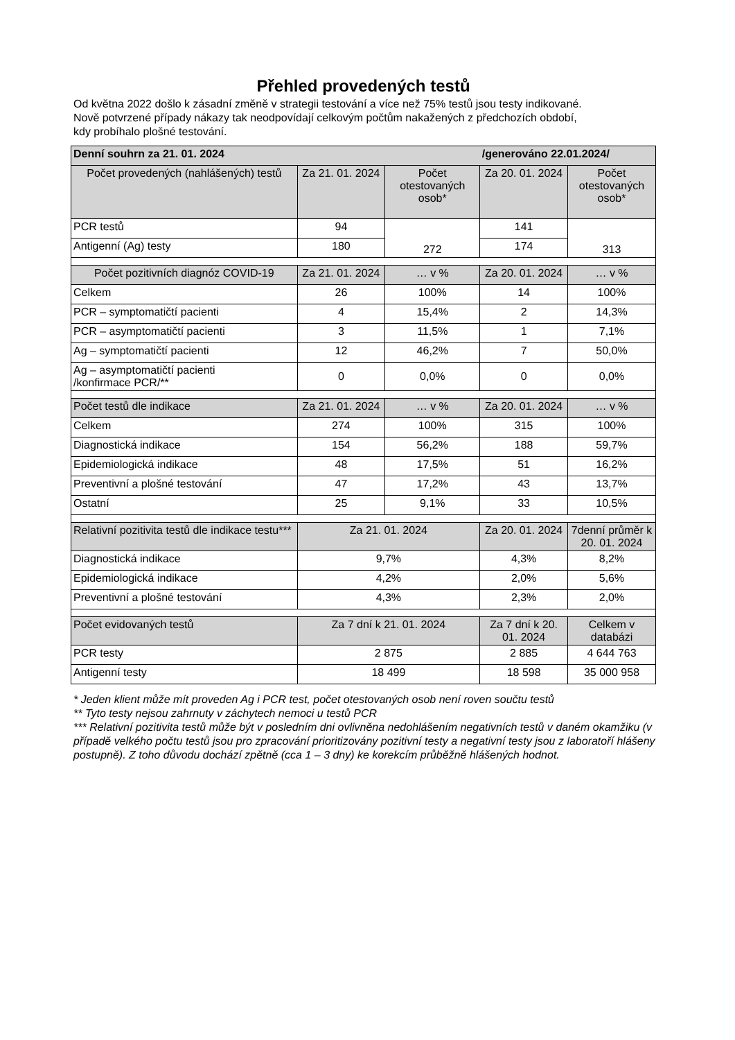Přehled provedených testů
Od května 2022 došlo k zásadní změně v strategii testování a více než 75% testů jsou testy indikované.
Nově potvrzené případy nákazy tak neodpovídají celkovým počtům nakažených z předchozích období,
kdy probíhalo plošné testování.
| Denní souhrn za 21. 01. 2024 | | | /generováno 22.01.2024/ | |
| --- | --- | --- | --- | --- |
| Počet provedených (nahlášených) testů | Za 21. 01. 2024 | Počet otestovaných osob* | Za 20. 01. 2024 | Počet otestovaných osob* |
| PCR testů | 94 | 272 | 141 | 313 |
| Antigenní (Ag) testy | 180 | | 174 | |
| Počet pozitivních diagnóz COVID-19 | Za 21. 01. 2024 | … v % | Za 20. 01. 2024 | … v % |
| Celkem | 26 | 100% | 14 | 100% |
| PCR – symptomatičtí pacienti | 4 | 15,4% | 2 | 14,3% |
| PCR – asymptomatičtí pacienti | 3 | 11,5% | 1 | 7,1% |
| Ag – symptomatičtí pacienti | 12 | 46,2% | 7 | 50,0% |
| Ag – asymptomatičtí pacienti /konfirmace PCR/** | 0 | 0,0% | 0 | 0,0% |
| Počet testů dle indikace | Za 21. 01. 2024 | … v % | Za 20. 01. 2024 | … v % |
| Celkem | 274 | 100% | 315 | 100% |
| Diagnostická indikace | 154 | 56,2% | 188 | 59,7% |
| Epidemiologická indikace | 48 | 17,5% | 51 | 16,2% |
| Preventivní a plošné testování | 47 | 17,2% | 43 | 13,7% |
| Ostatní | 25 | 9,1% | 33 | 10,5% |
| Relativní pozitivita testů dle indikace testu*** | Za 21. 01. 2024 | | Za 20. 01. 2024 | 7denní průměr k 20. 01. 2024 |
| Diagnostická indikace | 9,7% | | 4,3% | 8,2% |
| Epidemiologická indikace | 4,2% | | 2,0% | 5,6% |
| Preventivní a plošné testování | 4,3% | | 2,3% | 2,0% |
| Počet evidovaných testů | Za 7 dní k 21. 01. 2024 | | Za 7 dní k 20. 01. 2024 | Celkem v databázi |
| PCR testy | 2 875 | | 2 885 | 4 644 763 |
| Antigenní testy | 18 499 | | 18 598 | 35 000 958 |
* Jeden klient může mít proveden Ag i PCR test, počet otestovaných osob není roven součtu testů
** Tyto testy nejsou zahrnuty v záchytech nemoci u testů PCR
*** Relativní pozitivita testů může být v posledním dni ovlivněna nedohlášením negativních testů v daném okamžiku (v případě velkého počtu testů jsou pro zpracování prioritizovány pozitivní testy a negativní testy jsou z laboratoří hlášeny postupně). Z toho důvodu dochází zpětně (cca 1 – 3 dny) ke korekcím průběžně hlášených hodnot.